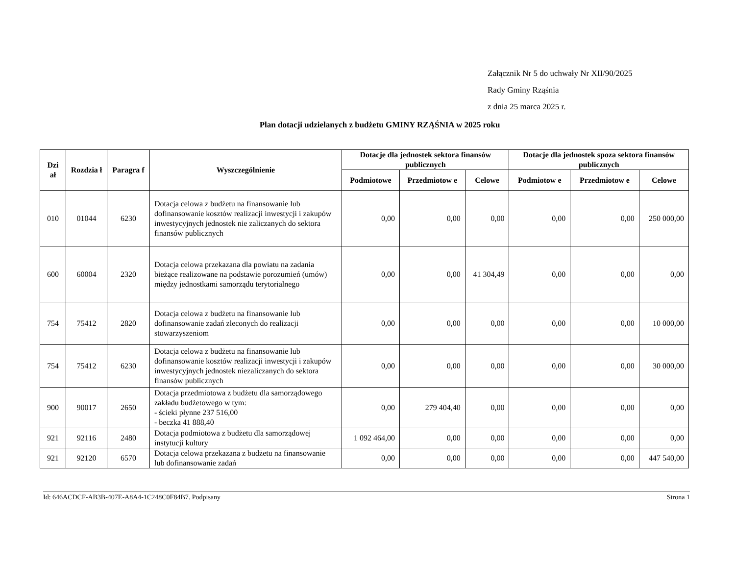Załącznik Nr 5 do uchwały Nr XII/90/2025
Rady Gminy Rząśnia
z dnia 25 marca 2025 r.
Plan dotacji udzielanych z budżetu GMINY RZĄŚNIA w 2025 roku
| Dzi ał | Rozdzia ł | Paragra f | Wyszczególnienie | Dotacje dla jednostek sektora finansów publicznych | | | Dotacje dla jednostek spoza sektora finansów publicznych | | |
| --- | --- | --- | --- | --- | --- | --- | --- | --- | --- |
| | | | | Podmiotowe | Przedmiotow e | Celowe | Podmiotow e | Przedmiotow e | Celowe |
| 010 | 01044 | 6230 | Dotacja celowa z budżetu na finansowanie lub dofinansowanie kosztów realizacji inwestycji i zakupów inwestycyjnych jednostek nie zaliczanych do sektora finansów publicznych | 0,00 | 0,00 | 0,00 | 0,00 | 0,00 | 250 000,00 |
| 600 | 60004 | 2320 | Dotacja celowa przekazana dla powiatu na zadania bieżące realizowane na podstawie porozumień (umów) między jednostkami samorządu terytorialnego | 0,00 | 0,00 | 41 304,49 | 0,00 | 0,00 | 0,00 |
| 754 | 75412 | 2820 | Dotacja celowa z budżetu na finansowanie lub dofinansowanie zadań zleconych do realizacji stowarzyszeniom | 0,00 | 0,00 | 0,00 | 0,00 | 0,00 | 10 000,00 |
| 754 | 75412 | 6230 | Dotacja celowa z budżetu na finansowanie lub dofinansowanie kosztów realizacji inwestycji i zakupów inwestycyjnych jednostek niezaliczanych do sektora finansów publicznych | 0,00 | 0,00 | 0,00 | 0,00 | 0,00 | 30 000,00 |
| 900 | 90017 | 2650 | Dotacja przedmiotowa z budżetu dla samorządowego zakładu budżetowego w tym: - ścieki płynne 237 516,00 - beczka 41 888,40 | 0,00 | 279 404,40 | 0,00 | 0,00 | 0,00 | 0,00 |
| 921 | 92116 | 2480 | Dotacja podmiotowa z budżetu dla samorządowej instytucji kultury | 1 092 464,00 | 0,00 | 0,00 | 0,00 | 0,00 | 0,00 |
| 921 | 92120 | 6570 | Dotacja celowa przekazana z budżetu na finansowanie lub dofinansowanie zadań | 0,00 | 0,00 | 0,00 | 0,00 | 0,00 | 447 540,00 |
Id: 646ACDCF-AB3B-407E-A8A4-1C248C0F84B7. Podpisany Strona 1